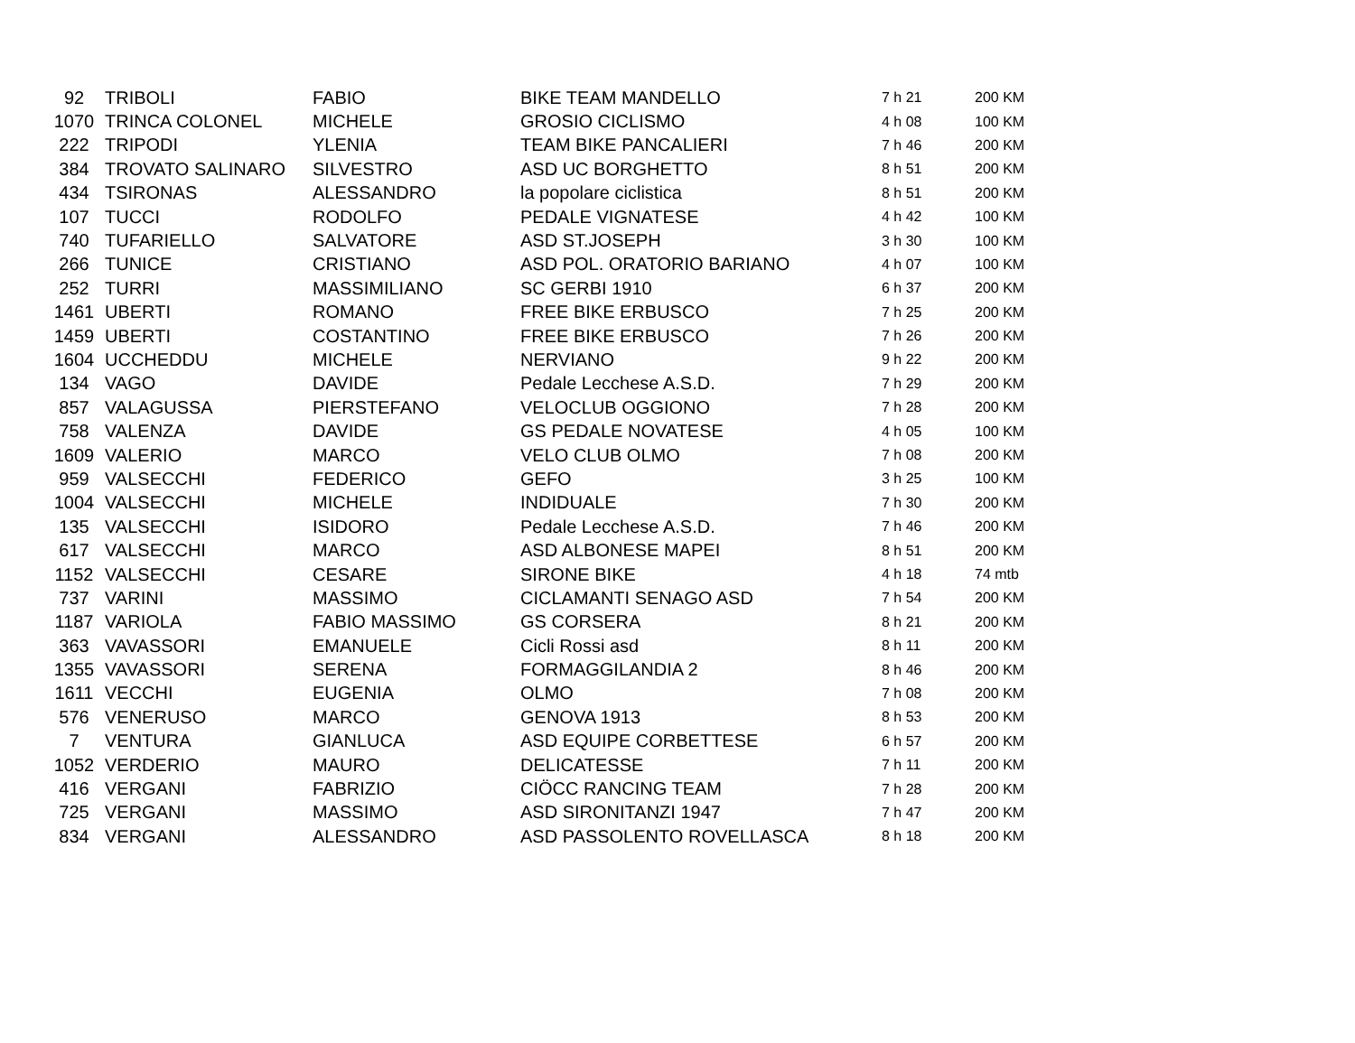| 92 | TRIBOLI | FABIO | BIKE TEAM MANDELLO | 7 h 21 | 200 KM |
| 1070 | TRINCA COLONEL | MICHELE | GROSIO CICLISMO | 4 h 08 | 100 KM |
| 222 | TRIPODI | YLENIA | TEAM BIKE PANCALIERI | 7 h 46 | 200 KM |
| 384 | TROVATO SALINARO | SILVESTRO | ASD UC BORGHETTO | 8 h 51 | 200 KM |
| 434 | TSIRONAS | ALESSANDRO | la popolare ciclistica | 8 h 51 | 200 KM |
| 107 | TUCCI | RODOLFO | PEDALE VIGNATESE | 4 h 42 | 100 KM |
| 740 | TUFARIELLO | SALVATORE | ASD ST.JOSEPH | 3 h 30 | 100 KM |
| 266 | TUNICE | CRISTIANO | ASD POL. ORATORIO BARIANO | 4 h 07 | 100 KM |
| 252 | TURRI | MASSIMILIANO | SC GERBI 1910 | 6 h 37 | 200 KM |
| 1461 | UBERTI | ROMANO | FREE BIKE ERBUSCO | 7 h 25 | 200 KM |
| 1459 | UBERTI | COSTANTINO | FREE BIKE ERBUSCO | 7 h 26 | 200 KM |
| 1604 | UCCHEDDU | MICHELE | NERVIANO | 9 h 22 | 200 KM |
| 134 | VAGO | DAVIDE | Pedale Lecchese A.S.D. | 7 h 29 | 200 KM |
| 857 | VALAGUSSA | PIERSTEFANO | VELOCLUB OGGIONO | 7 h 28 | 200 KM |
| 758 | VALENZA | DAVIDE | GS PEDALE NOVATESE | 4 h 05 | 100 KM |
| 1609 | VALERIO | MARCO | VELO CLUB OLMO | 7 h 08 | 200 KM |
| 959 | VALSECCHI | FEDERICO | GEFO | 3 h 25 | 100 KM |
| 1004 | VALSECCHI | MICHELE | INDIDUALE | 7 h 30 | 200 KM |
| 135 | VALSECCHI | ISIDORO | Pedale Lecchese A.S.D. | 7 h 46 | 200 KM |
| 617 | VALSECCHI | MARCO | ASD ALBONESE MAPEI | 8 h 51 | 200 KM |
| 1152 | VALSECCHI | CESARE | SIRONE BIKE | 4 h 18 | 74 mtb |
| 737 | VARINI | MASSIMO | CICLAMANTI SENAGO ASD | 7 h 54 | 200 KM |
| 1187 | VARIOLA | FABIO MASSIMO | GS CORSERA | 8 h 21 | 200 KM |
| 363 | VAVASSORI | EMANUELE | Cicli Rossi asd | 8 h 11 | 200 KM |
| 1355 | VAVASSORI | SERENA | FORMAGGILANDIA 2 | 8 h 46 | 200 KM |
| 1611 | VECCHI | EUGENIA | OLMO | 7 h 08 | 200 KM |
| 576 | VENERUSO | MARCO | GENOVA 1913 | 8 h 53 | 200 KM |
| 7 | VENTURA | GIANLUCA | ASD EQUIPE CORBETTESE | 6 h 57 | 200 KM |
| 1052 | VERDERIO | MAURO | DELICATESSE | 7 h 11 | 200 KM |
| 416 | VERGANI | FABRIZIO | CIÖCC RANCING TEAM | 7 h 28 | 200 KM |
| 725 | VERGANI | MASSIMO | ASD SIRONITANZI 1947 | 7 h 47 | 200 KM |
| 834 | VERGANI | ALESSANDRO | ASD PASSOLENTO ROVELLASCA | 8 h 18 | 200 KM |